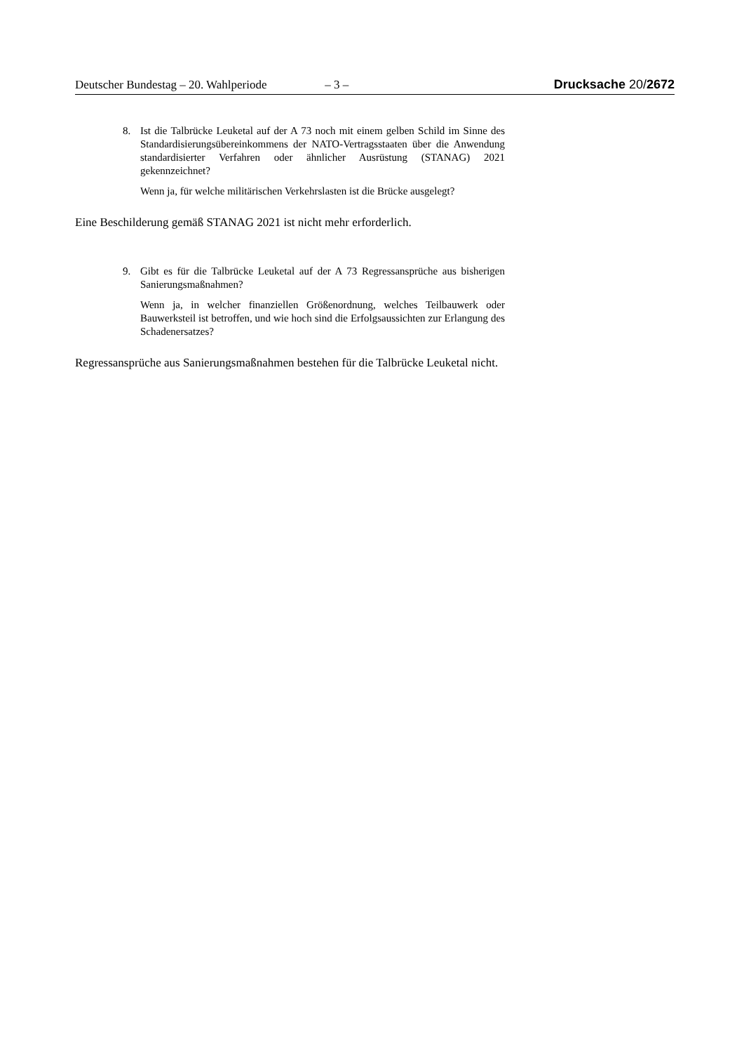Deutscher Bundestag – 20. Wahlperiode – 3 – Drucksache 20/2672
8. Ist die Talbrücke Leuketal auf der A 73 noch mit einem gelben Schild im Sinne des Standardisierungsübereinkommens der NATO-Vertragsstaaten über die Anwendung standardisierter Verfahren oder ähnlicher Ausrüstung (STANAG) 2021 gekennzeichnet?
Wenn ja, für welche militärischen Verkehrslasten ist die Brücke ausgelegt?
Eine Beschilderung gemäß STANAG 2021 ist nicht mehr erforderlich.
9. Gibt es für die Talbrücke Leuketal auf der A 73 Regressansprüche aus bisherigen Sanierungsmaßnahmen?
Wenn ja, in welcher finanziellen Größenordnung, welches Teilbauwerk oder Bauwerksteil ist betroffen, und wie hoch sind die Erfolgsaussichten zur Erlangung des Schadenersatzes?
Regressansprüche aus Sanierungsmaßnahmen bestehen für die Talbrücke Leuketal nicht.